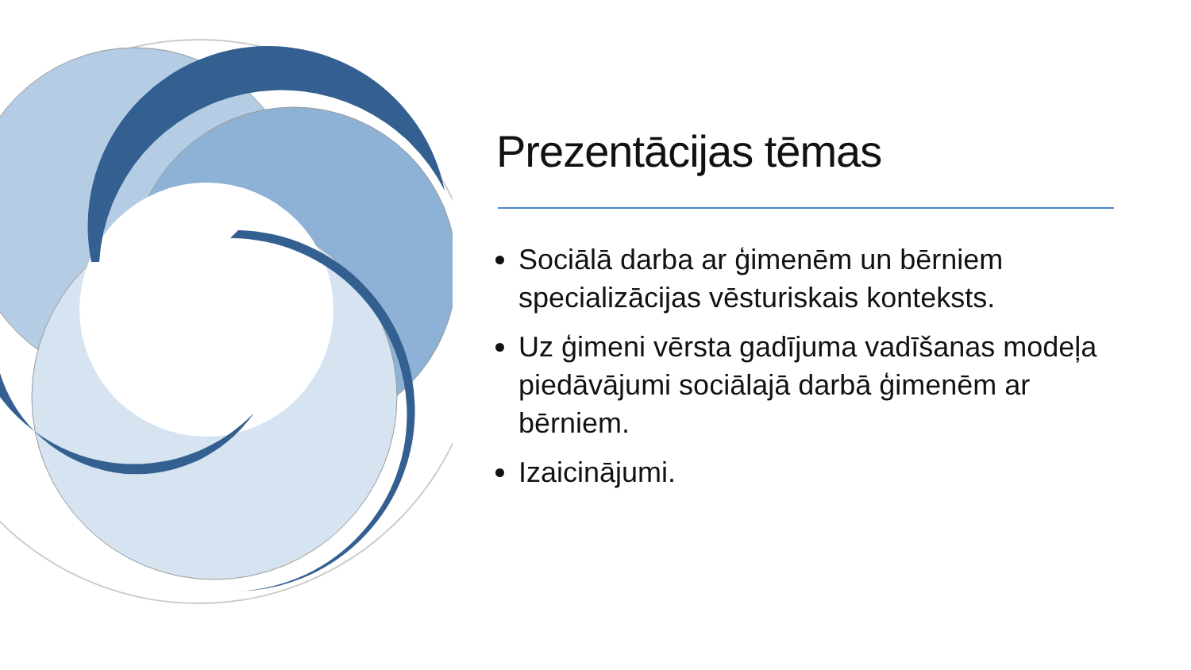Prezentācijas tēmas
Sociālā darba ar ģimenēm un bērniem specializācijas vēsturiskais konteksts.
Uz ģimeni vērsta gadījuma vadīšanas modeļa piedāvājumi sociālajā darbā ģimenēm ar bērniem.
Izaicinājumi.